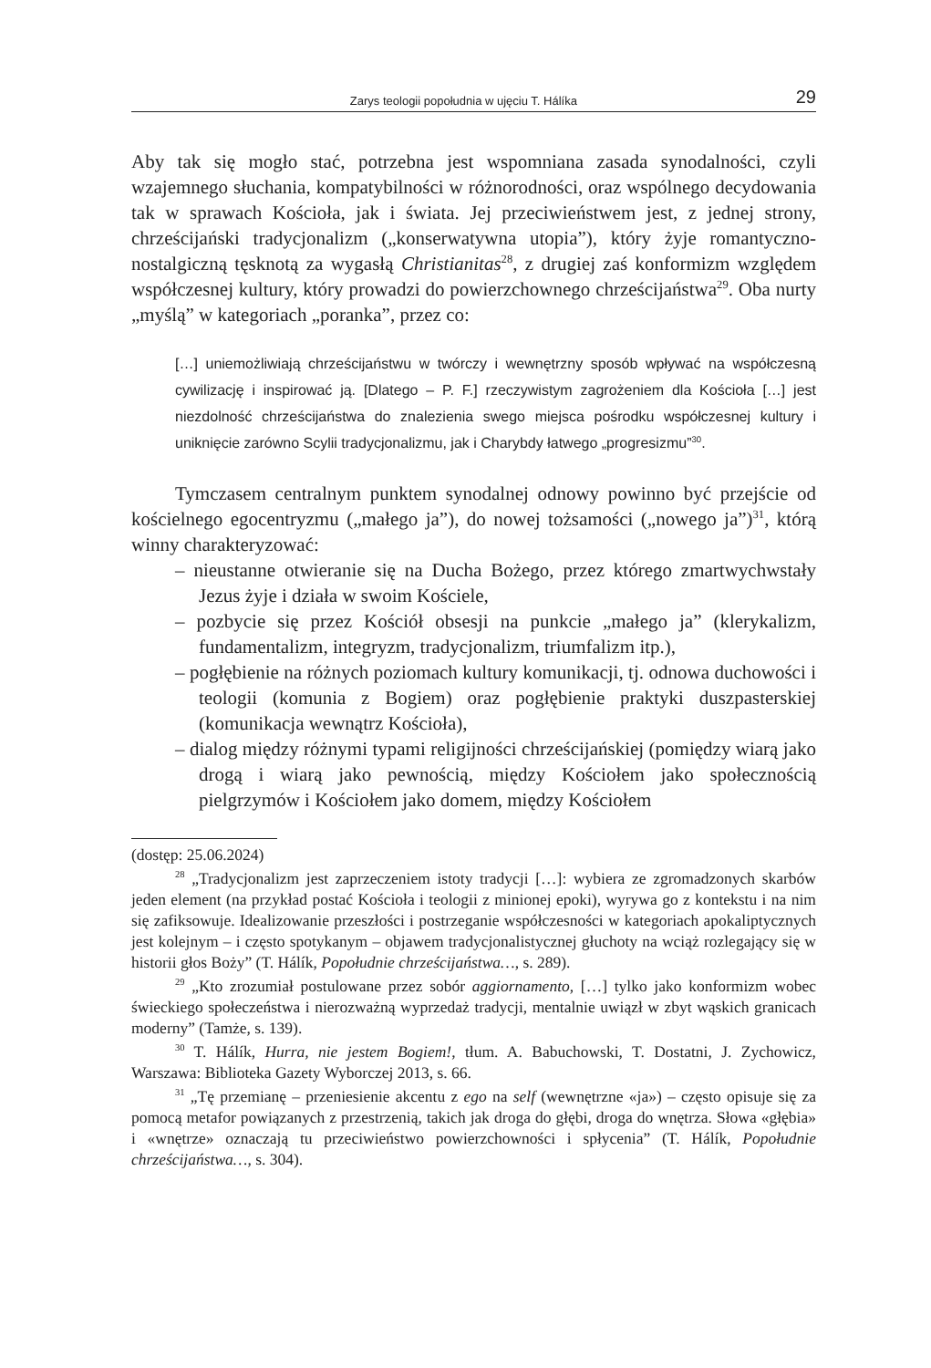Zarys teologii popołudnia w ujęciu T. Hálíka 29
Aby tak się mogło stać, potrzebna jest wspomniana zasada synodalności, czyli wzajemnego słuchania, kompatybilności w różnorodności, oraz wspólnego decydowania tak w sprawach Kościoła, jak i świata. Jej przeciwieństwem jest, z jednej strony, chrześcijański tradycjonalizm („konserwatywna utopia”), który żyje romantyczno-nostalgiczną tęsknotą za wygasłą Christianitas<sup>28</sup>, z drugiej zaś konformizm względem współczesnej kultury, który prowadzi do powierzchownego chrześcijaństwa<sup>29</sup>. Oba nurty „myślą” w kategoriach „poranka”, przez co:
[…] uniemożliwiają chrześcijaństwu w twórczy i wewnętrzny sposób wpływać na współczesną cywilizację i inspirować ją. [Dlatego – P. F.] rzeczywistym zagrożeniem dla Kościoła […] jest niezdolność chrześcijaństwa do znalezienia swego miejsca pośrodku współczesnej kultury i uniknięcie zarówno Scylii tradycjonalizmu, jak i Charybdy łatwego „progresizmu”<sup>30</sup>.
Tymczasem centralnym punktem synodalnej odnowy powinno być przejście od kościelnego egocentryzmu („małego ja”), do nowej tożsamości („nowego ja”)<sup>31</sup>, którą winny charakteryzować:
– nieustanne otwieranie się na Ducha Bożego, przez którego zmartwychwstały Jezus żyje i działa w swoim Kościele,
– pozbycie się przez Kościół obsesji na punkcie „małego ja” (klerykalizm, fundamentalizm, integryzm, tradycjonalizm, triumfalizm itp.),
– pogłębienie na różnych poziomach kultury komunikacji, tj. odnowa duchowości i teologii (komunia z Bogiem) oraz pogłębienie praktyki duszpasterskiej (komunikacja wewnątrz Kościoła),
– dialog między różnymi typami religijności chrześcijańskiej (pomiędzy wiarą jako drogą i wiarą jako pewnością, między Kościołem jako społecznością pielgrzymów i Kościołem jako domem, między Kościołem
(dostęp: 25.06.2024)
<sup>28</sup> „Tradycjonalizm jest zaprzeczeniem istoty tradycji […]: wybiera ze zgromadzonych skarbów jeden element (na przykład postać Kościoła i teologii z minionej epoki), wyrywa go z kontekstu i na nim się zafiksowuje. Idealizowanie przeszłości i postrzeganie współczesności w kategoriach apokaliptycznych jest kolejnym – i często spotykanym – objawem tradycjonalistycznej głuchoty na wciąż rozlegający się w historii głos Boży” (T. Hálík, Popołudnie chrześcijaństwa…, s. 289).
<sup>29</sup> „Kto zrozumiał postulowane przez sobór aggiornamento, […] tylko jako konformizm wobec świeckiego społeczeństwa i nierozważną wyprzedaż tradycji, mentalnie uwiązł w zbyt wąskich granicach moderny” (Tamże, s. 139).
<sup>30</sup> T. Hálík, Hurra, nie jestem Bogiem!, tłum. A. Babuchowski, T. Dostatni, J. Zychowicz, Warszawa: Biblioteka Gazety Wyborczej 2013, s. 66.
<sup>31</sup> „Tę przemianę – przeniesienie akcentu z ego na self (wewnętrzne «ja») – często opisuje się za pomocą metafor powiązanych z przestrzenią, takich jak droga do głębi, droga do wnętrza. Słowa «głębia» i «wnętrze» oznaczają tu przeciwieństwo powierzchowności i spłycenia” (T. Hálík, Popołudnie chrześcijaństwa…, s. 304).